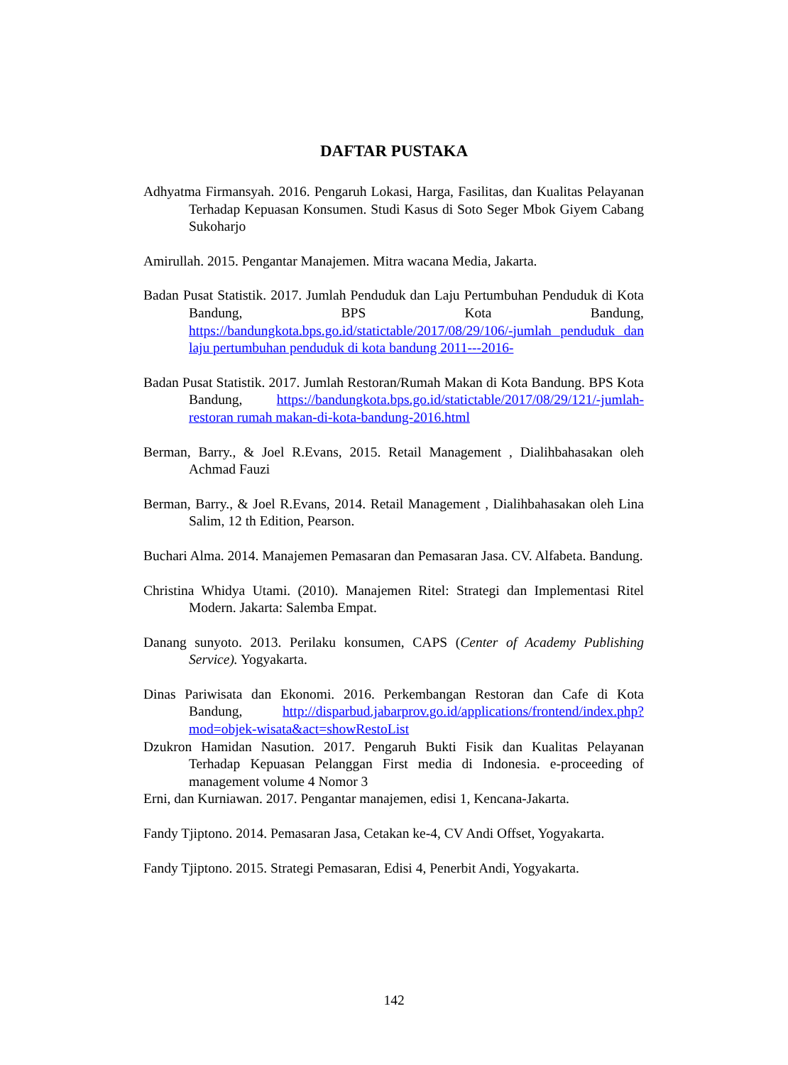DAFTAR PUSTAKA
Adhyatma Firmansyah. 2016. Pengaruh Lokasi, Harga, Fasilitas, dan Kualitas Pelayanan Terhadap Kepuasan Konsumen. Studi Kasus di Soto Seger Mbok Giyem Cabang Sukoharjo
Amirullah. 2015. Pengantar Manajemen. Mitra wacana Media, Jakarta.
Badan Pusat Statistik. 2017. Jumlah Penduduk dan Laju Pertumbuhan Penduduk di Kota Bandung, BPS Kota Bandung, https://bandungkota.bps.go.id/statictable/2017/08/29/106/-jumlah penduduk dan laju pertumbuhan penduduk di kota bandung 2011---2016-
Badan Pusat Statistik. 2017. Jumlah Restoran/Rumah Makan di Kota Bandung. BPS Kota Bandung, https://bandungkota.bps.go.id/statictable/2017/08/29/121/-jumlah-restoran rumah makan-di-kota-bandung-2016.html
Berman, Barry., & Joel R.Evans, 2015. Retail Management , Dialihbahasakan oleh Achmad Fauzi
Berman, Barry., & Joel R.Evans, 2014. Retail Management , Dialihbahasakan oleh Lina Salim, 12 th Edition, Pearson.
Buchari Alma. 2014. Manajemen Pemasaran dan Pemasaran Jasa. CV. Alfabeta. Bandung.
Christina Whidya Utami. (2010). Manajemen Ritel: Strategi dan Implementasi Ritel Modern. Jakarta: Salemba Empat.
Danang sunyoto. 2013. Perilaku konsumen, CAPS (Center of Academy Publishing Service). Yogyakarta.
Dinas Pariwisata dan Ekonomi. 2016. Perkembangan Restoran dan Cafe di Kota Bandung, http://disparbud.jabarprov.go.id/applications/frontend/index.php?mod=objek-wisata&act=showRestoList
Dzukron Hamidan Nasution. 2017. Pengaruh Bukti Fisik dan Kualitas Pelayanan Terhadap Kepuasan Pelanggan First media di Indonesia. e-proceeding of management volume 4 Nomor 3
Erni, dan Kurniawan. 2017. Pengantar manajemen, edisi 1, Kencana-Jakarta.
Fandy Tjiptono. 2014. Pemasaran Jasa, Cetakan ke-4, CV Andi Offset, Yogyakarta.
Fandy Tjiptono. 2015. Strategi Pemasaran, Edisi 4, Penerbit Andi, Yogyakarta.
142